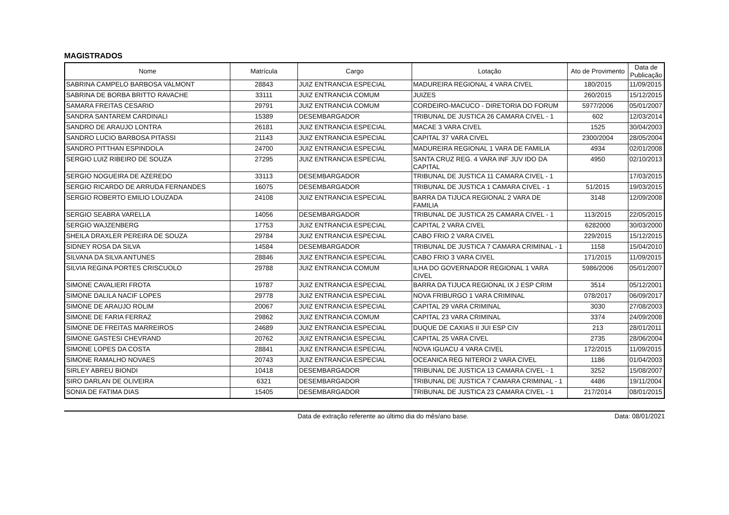MAGISTRADOS
| Nome | Matrícula | Cargo | Lotação | Ato de Provimento | Data de Publicação |
| --- | --- | --- | --- | --- | --- |
| SABRINA CAMPELO BARBOSA VALMONT | 28843 | JUIZ ENTRANCIA ESPECIAL | MADUREIRA REGIONAL 4 VARA CIVEL | 180/2015 | 11/09/2015 |
| SABRINA DE BORBA BRITTO RAVACHE | 33111 | JUIZ ENTRANCIA COMUM | JUIZES | 260/2015 | 15/12/2015 |
| SAMARA FREITAS CESARIO | 29791 | JUIZ ENTRANCIA COMUM | CORDEIRO-MACUCO - DIRETORIA DO FORUM | 5977/2006 | 05/01/2007 |
| SANDRA SANTAREM CARDINALI | 15389 | DESEMBARGADOR | TRIBUNAL DE JUSTICA 26 CAMARA CIVEL - 1 | 602 | 12/03/2014 |
| SANDRO DE ARAUJO LONTRA | 26181 | JUIZ ENTRANCIA ESPECIAL | MACAE 3 VARA CIVEL | 1525 | 30/04/2003 |
| SANDRO LUCIO BARBOSA PITASSI | 21143 | JUIZ ENTRANCIA ESPECIAL | CAPITAL 37 VARA CIVEL | 2300/2004 | 28/05/2004 |
| SANDRO PITTHAN ESPINDOLA | 24700 | JUIZ ENTRANCIA ESPECIAL | MADUREIRA REGIONAL 1 VARA DE FAMILIA | 4934 | 02/01/2008 |
| SERGIO LUIZ RIBEIRO DE SOUZA | 27295 | JUIZ ENTRANCIA ESPECIAL | SANTA CRUZ REG. 4 VARA INF JUV IDO DA CAPITAL | 4950 | 02/10/2013 |
| SERGIO NOGUEIRA DE AZEREDO | 33113 | DESEMBARGADOR | TRIBUNAL DE JUSTICA 11 CAMARA CIVEL - 1 | | 17/03/2015 |
| SERGIO RICARDO DE ARRUDA FERNANDES | 16075 | DESEMBARGADOR | TRIBUNAL DE JUSTICA 1 CAMARA CIVEL - 1 | 51/2015 | 19/03/2015 |
| SERGIO ROBERTO EMILIO LOUZADA | 24108 | JUIZ ENTRANCIA ESPECIAL | BARRA DA TIJUCA REGIONAL 2 VARA DE FAMILIA | 3148 | 12/09/2008 |
| SERGIO SEABRA VARELLA | 14056 | DESEMBARGADOR | TRIBUNAL DE JUSTICA 25 CAMARA CIVEL - 1 | 113/2015 | 22/05/2015 |
| SERGIO WAJZENBERG | 17753 | JUIZ ENTRANCIA ESPECIAL | CAPITAL 2 VARA CIVEL | 6282000 | 30/03/2000 |
| SHEILA DRAXLER PEREIRA DE SOUZA | 29784 | JUIZ ENTRANCIA ESPECIAL | CABO FRIO 2 VARA CIVEL | 229/2015 | 15/12/2015 |
| SIDNEY ROSA DA SILVA | 14584 | DESEMBARGADOR | TRIBUNAL DE JUSTICA 7 CAMARA CRIMINAL - 1 | 1158 | 15/04/2010 |
| SILVANA DA SILVA ANTUNES | 28846 | JUIZ ENTRANCIA ESPECIAL | CABO FRIO 3 VARA CIVEL | 171/2015 | 11/09/2015 |
| SILVIA REGINA PORTES CRISCUOLO | 29788 | JUIZ ENTRANCIA COMUM | ILHA DO GOVERNADOR REGIONAL 1 VARA CIVEL | 5986/2006 | 05/01/2007 |
| SIMONE CAVALIERI FROTA | 19787 | JUIZ ENTRANCIA ESPECIAL | BARRA DA TIJUCA REGIONAL IX J ESP CRIM | 3514 | 05/12/2001 |
| SIMONE DALILA NACIF LOPES | 29778 | JUIZ ENTRANCIA ESPECIAL | NOVA FRIBURGO 1 VARA CRIMINAL | 078/2017 | 06/09/2017 |
| SIMONE DE ARAUJO ROLIM | 20067 | JUIZ ENTRANCIA ESPECIAL | CAPITAL 29 VARA CRIMINAL | 3030 | 27/08/2003 |
| SIMONE DE FARIA FERRAZ | 29862 | JUIZ ENTRANCIA COMUM | CAPITAL 23 VARA CRIMINAL | 3374 | 24/09/2008 |
| SIMONE DE FREITAS MARREIROS | 24689 | JUIZ ENTRANCIA ESPECIAL | DUQUE DE CAXIAS II JUI ESP CIV | 213 | 28/01/2011 |
| SIMONE GASTESI CHEVRAND | 20762 | JUIZ ENTRANCIA ESPECIAL | CAPITAL 25 VARA CIVEL | 2735 | 28/06/2004 |
| SIMONE LOPES DA COSTA | 28841 | JUIZ ENTRANCIA ESPECIAL | NOVA IGUACU 4 VARA CIVEL | 172/2015 | 11/09/2015 |
| SIMONE RAMALHO NOVAES | 20743 | JUIZ ENTRANCIA ESPECIAL | OCEANICA REG NITEROI 2 VARA CIVEL | 1186 | 01/04/2003 |
| SIRLEY ABREU BIONDI | 10418 | DESEMBARGADOR | TRIBUNAL DE JUSTICA 13 CAMARA CIVEL - 1 | 3252 | 15/08/2007 |
| SIRO DARLAN DE OLIVEIRA | 6321 | DESEMBARGADOR | TRIBUNAL DE JUSTICA 7 CAMARA CRIMINAL - 1 | 4486 | 19/11/2004 |
| SONIA DE FATIMA DIAS | 15405 | DESEMBARGADOR | TRIBUNAL DE JUSTICA 23 CAMARA CIVEL - 1 | 217/2014 | 08/01/2015 |
Data de extração referente ao último dia do mês/ano base. Data: 08/01/2021